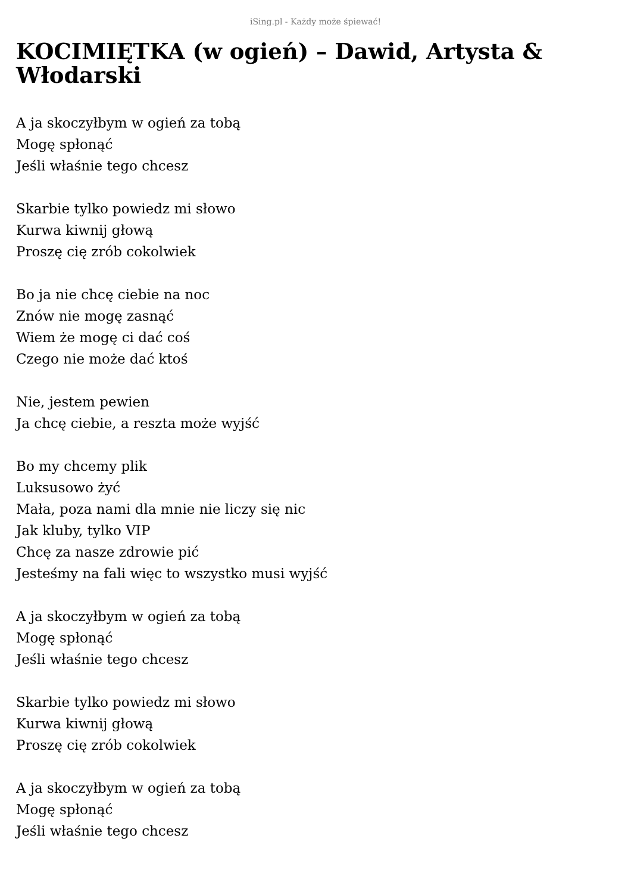iSing.pl - Każdy może śpiewać!
KOCIMIĘTKA (w ogień) – Dawid, Artysta & Włodarski
A ja skoczyłbym w ogień za tobą
Mogę spłonąć
Jeśli właśnie tego chcesz
Skarbie tylko powiedz mi słowo
Kurwa kiwnij głową
Proszę cię zrób cokolwiek
Bo ja nie chcę ciebie na noc
Znów nie mogę zasnąć
Wiem że mogę ci dać coś
Czego nie może dać ktoś
Nie, jestem pewien
Ja chcę ciebie, a reszta może wyjść
Bo my chcemy plik
Luksusowo żyć
Mała, poza nami dla mnie nie liczy się nic
Jak kluby, tylko VIP
Chcę za nasze zdrowie pić
Jesteśmy na fali więc to wszystko musi wyjść
A ja skoczyłbym w ogień za tobą
Mogę spłonąć
Jeśli właśnie tego chcesz
Skarbie tylko powiedz mi słowo
Kurwa kiwnij głową
Proszę cię zrób cokolwiek
A ja skoczyłbym w ogień za tobą
Mogę spłonąć
Jeśli właśnie tego chcesz